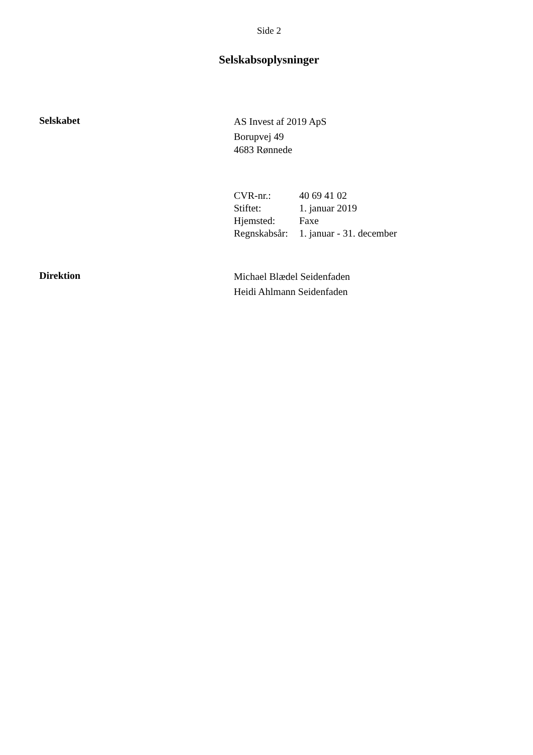Side 2
Selskabsoplysninger
Selskabet
AS Invest af 2019 ApS
Borupvej 49
4683 Rønnede
| CVR-nr.: | 40 69 41 02 |
| Stiftet: | 1. januar 2019 |
| Hjemsted: | Faxe |
| Regnskabsår: | 1. januar - 31. december |
Direktion
Michael Blædel Seidenfaden
Heidi Ahlmann Seidenfaden